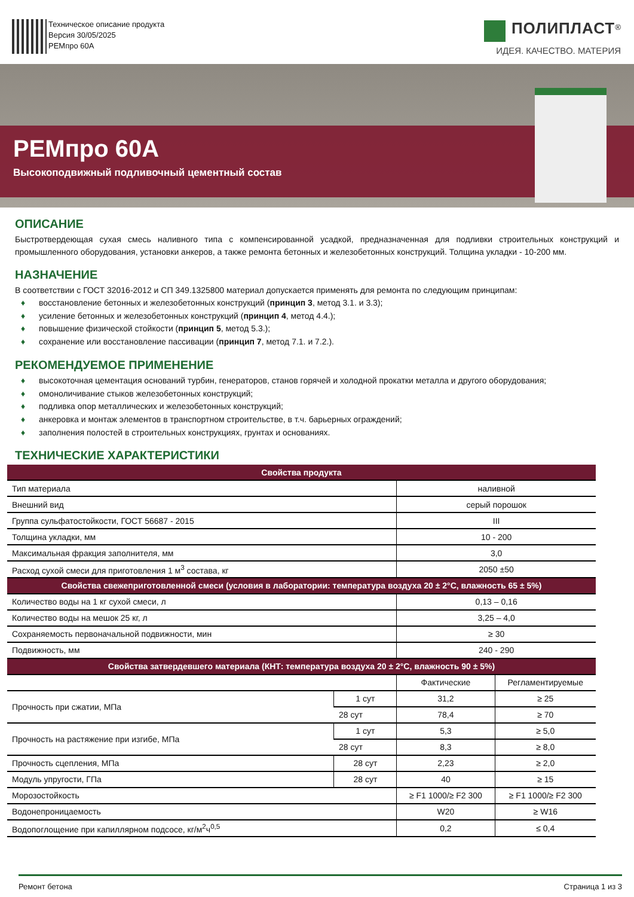Техническое описание продукта
Версия 30/05/2025
РЕМпро 60А
ПОЛИПЛАСТ<sup>®</sup>
ИДЕЯ. КАЧЕСТВО. МАТЕРИЯ
РЕМпро 60А
Высокоподвижный подливочный цементный состав
ОПИСАНИЕ
Быстротвердеющая сухая смесь наливного типа с компенсированной усадкой, предназначенная для подливки строительных конструкций и промышленного оборудования, установки анкеров, а также ремонта бетонных и железобетонных конструкций. Толщина укладки - 10-200 мм.
НАЗНАЧЕНИЕ
В соответствии с ГОСТ 32016-2012 и СП 349.1325800 материал допускается применять для ремонта по следующим принципам:
♦ восстановление бетонных и железобетонных конструкций (принцип 3, метод 3.1. и 3.3);
♦ усиление бетонных и железобетонных конструкций (принцип 4, метод 4.4.);
♦ повышение физической стойкости (принцип 5, метод 5.3.);
♦ сохранение или восстановление пассивации (принцип 7, метод 7.1. и 7.2.).
РЕКОМЕНДУЕМОЕ ПРИМЕНЕНИЕ
♦ высокоточная цементация оснований турбин, генераторов, станов горячей и холодной прокатки металла и другого оборудования;
♦ омоноличивание стыков железобетонных конструкций;
♦ подливка опор металлических и железобетонных конструкций;
♦ анкеровка и монтаж элементов в транспортном строительстве, в т.ч. барьерных ограждений;
♦ заполнения полостей в строительных конструкциях, грунтах и основаниях.
ТЕХНИЧЕСКИЕ ХАРАКТЕРИСТИКИ
| Свойства продукта | | | |
| --- | --- | --- | --- |
| Тип материала | | наливной | |
| Внешний вид | | серый порошок | |
| Группа сульфатостойкости, ГОСТ 56687 - 2015 | | III | |
| Толщина укладки, мм | | 10 - 200 | |
| Максимальная фракция заполнителя, мм | | 3,0 | |
| Расход сухой смеси для приготовления 1 м<sup>3</sup> состава, кг | | 2050 ±50 | |
| Свойства свежеприготовленной смеси (условия в лаборатории: температура воздуха 20 ± 2°С, влажность 65 ± 5%) | | | |
| Количество воды на 1 кг сухой смеси, л | | 0,13 – 0,16 | |
| Количество воды на мешок 25 кг, л | | 3,25 – 4,0 | |
| Сохраняемость первоначальной подвижности, мин | | ≥ 30 | |
| Подвижность, мм | | 240 - 290 | |
| Свойства затвердевшего материала (КНТ: температура воздуха 20 ± 2°С, влажность 90 ± 5%) | | | |
| | | Фактические | Регламентируемые |
| Прочность при сжатии, МПа | 1 сут | 31,2 | ≥ 25 |
| | 28 сут | 78,4 | ≥ 70 |
| Прочность на растяжение при изгибе, МПа | 1 сут | 5,3 | ≥ 5,0 |
| | 28 сут | 8,3 | ≥ 8,0 |
| Прочность сцепления, МПа | 28 сут | 2,23 | ≥ 2,0 |
| Модуль упругости, ГПа | 28 сут | 40 | ≥ 15 |
| Морозостойкость | | ≥ F1 1000/≥ F2 300 | ≥ F1 1000/≥ F2 300 |
| Водонепроницаемость | | W20 | ≥ W16 |
| Водопоглощение при капиллярном подсосе, кг/м<sup>2</sup>ч<sup>0,5</sup> | | 0,2 | ≤ 0,4 |
Ремонт бетона Страница 1 из 3